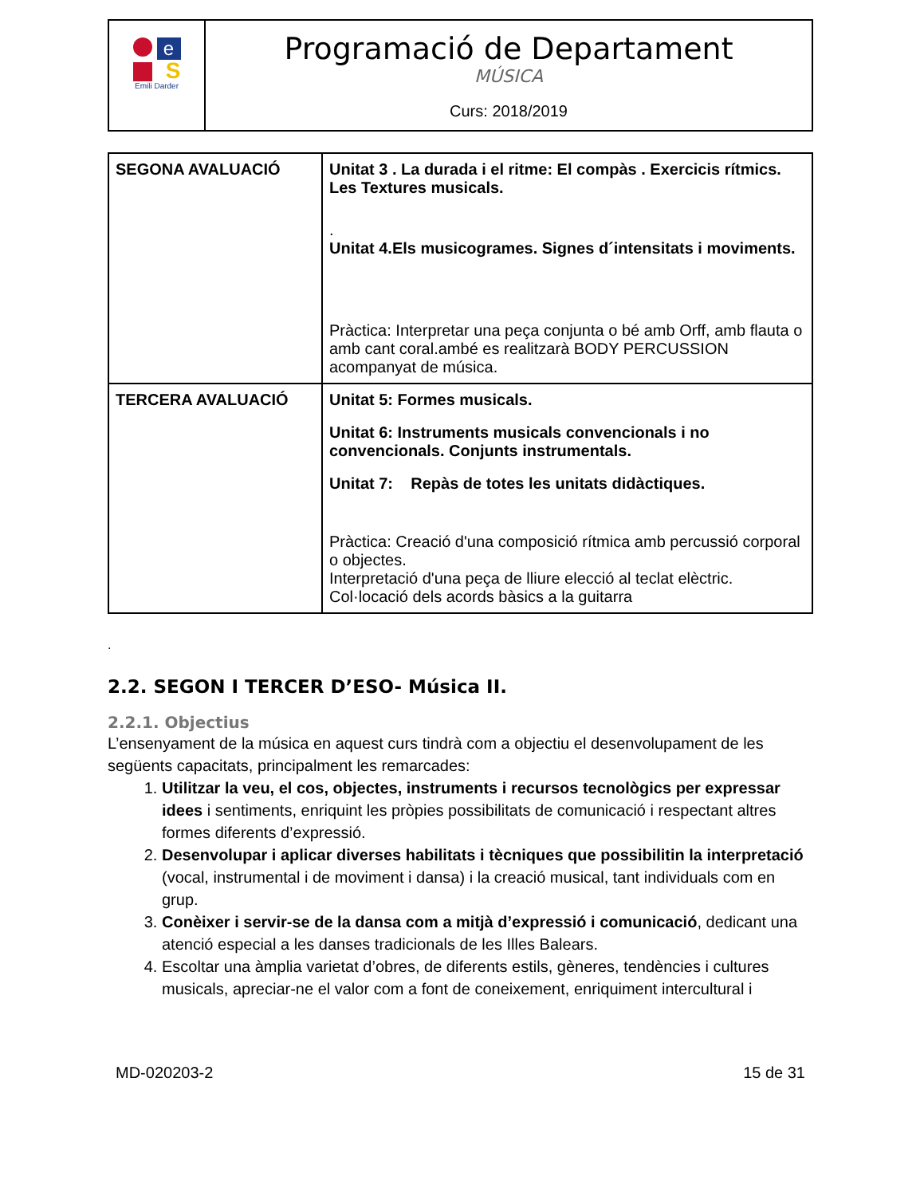| e S Emili Darder | Programació de Departament MÚSICA Curs: 2018/2019 |
| SEGONA AVALUACIÓ | Unitat 3 . La durada i el ritme: El compàs . Exercicis rítmics. Les Textures musicals. . Unitat 4.Els musicogrames. Signes d´intensitats i moviments. Pràctica: Interpretar una peça conjunta o bé amb Orff, amb flauta o amb cant coral.ambé es realitzarà BODY PERCUSSION acompanyat de música. |
| TERCERA AVALUACIÓ | Unitat 5: Formes musicals. Unitat 6: Instruments musicals convencionals i no convencionals. Conjunts instrumentals. Unitat 7: Repàs de totes les unitats didàctiques. Pràctica: Creació d'una composició rítmica amb percussió corporal o objectes. Interpretació d'una peça de lliure elecció al teclat elèctric. Col·locació dels acords bàsics a la guitarra |
.
2.2. SEGON I TERCER D’ESO- Música II.
2.2.1. Objectius
L’ensenyament de la música en aquest curs tindrà com a objectiu el desenvolupament de les següents capacitats, principalment les remarcades:
1. Utilitzar la veu, el cos, objectes, instruments i recursos tecnològics per expressar idees i sentiments, enriquint les pròpies possibilitats de comunicació i respectant altres formes diferents d’expressió.
2. Desenvolupar i aplicar diverses habilitats i tècniques que possibilitin la interpretació (vocal, instrumental i de moviment i dansa) i la creació musical, tant individuals com en grup.
3. Conèixer i servir-se de la dansa com a mitjà d’expressió i comunicació, dedicant una atenció especial a les danses tradicionals de les Illes Balears.
4. Escoltar una àmplia varietat d’obres, de diferents estils, gèneres, tendències i cultures musicals, apreciar-ne el valor com a font de coneixement, enriquiment intercultural i
MD-020203-2 15 de 31